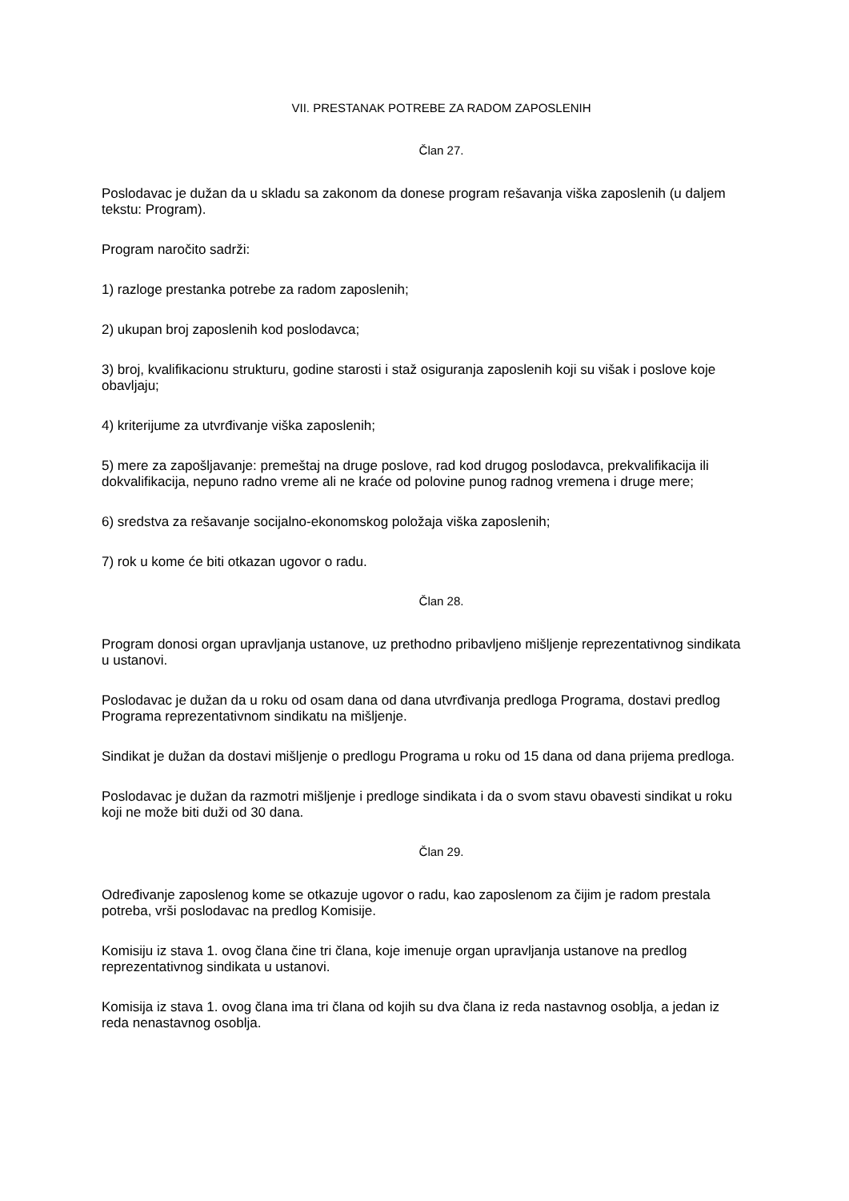VII. PRESTANAK POTREBE ZA RADOM ZAPOSLENIH
Član 27.
Poslodavac je dužan da u skladu sa zakonom da donese program rešavanja viška zaposlenih (u daljem tekstu: Program).
Program naročito sadrži:
1) razloge prestanka potrebe za radom zaposlenih;
2) ukupan broj zaposlenih kod poslodavca;
3) broj, kvalifikacionu strukturu, godine starosti i staž osiguranja zaposlenih koji su višak i poslove koje obavljaju;
4) kriterijume za utvrđivanje viška zaposlenih;
5) mere za zapošljavanje: premeštaj na druge poslove, rad kod drugog poslodavca, prekvalifikacija ili dokvalifikacija, nepuno radno vreme ali ne kraće od polovine punog radnog vremena i druge mere;
6) sredstva za rešavanje socijalno-ekonomskog položaja viška zaposlenih;
7) rok u kome će biti otkazan ugovor o radu.
Član 28.
Program donosi organ upravljanja ustanove, uz prethodno pribavljeno mišljenje reprezentativnog sindikata u ustanovi.
Poslodavac je dužan da u roku od osam dana od dana utvrđivanja predloga Programa, dostavi predlog Programa reprezentativnom sindikatu na mišljenje.
Sindikat je dužan da dostavi mišljenje o predlogu Programa u roku od 15 dana od dana prijema predloga.
Poslodavac je dužan da razmotri mišljenje i predloge sindikata i da o svom stavu obavesti sindikat u roku koji ne može biti duži od 30 dana.
Član 29.
Određivanje zaposlenog kome se otkazuje ugovor o radu, kao zaposlenom za čijim je radom prestala potreba, vrši poslodavac na predlog Komisije.
Komisiju iz stava 1. ovog člana čine tri člana, koje imenuje organ upravljanja ustanove na predlog reprezentativnog sindikata u ustanovi.
Komisija iz stava 1. ovog člana ima tri člana od kojih su dva člana iz reda nastavnog osoblja, a jedan iz reda nenastavnog osoblja.